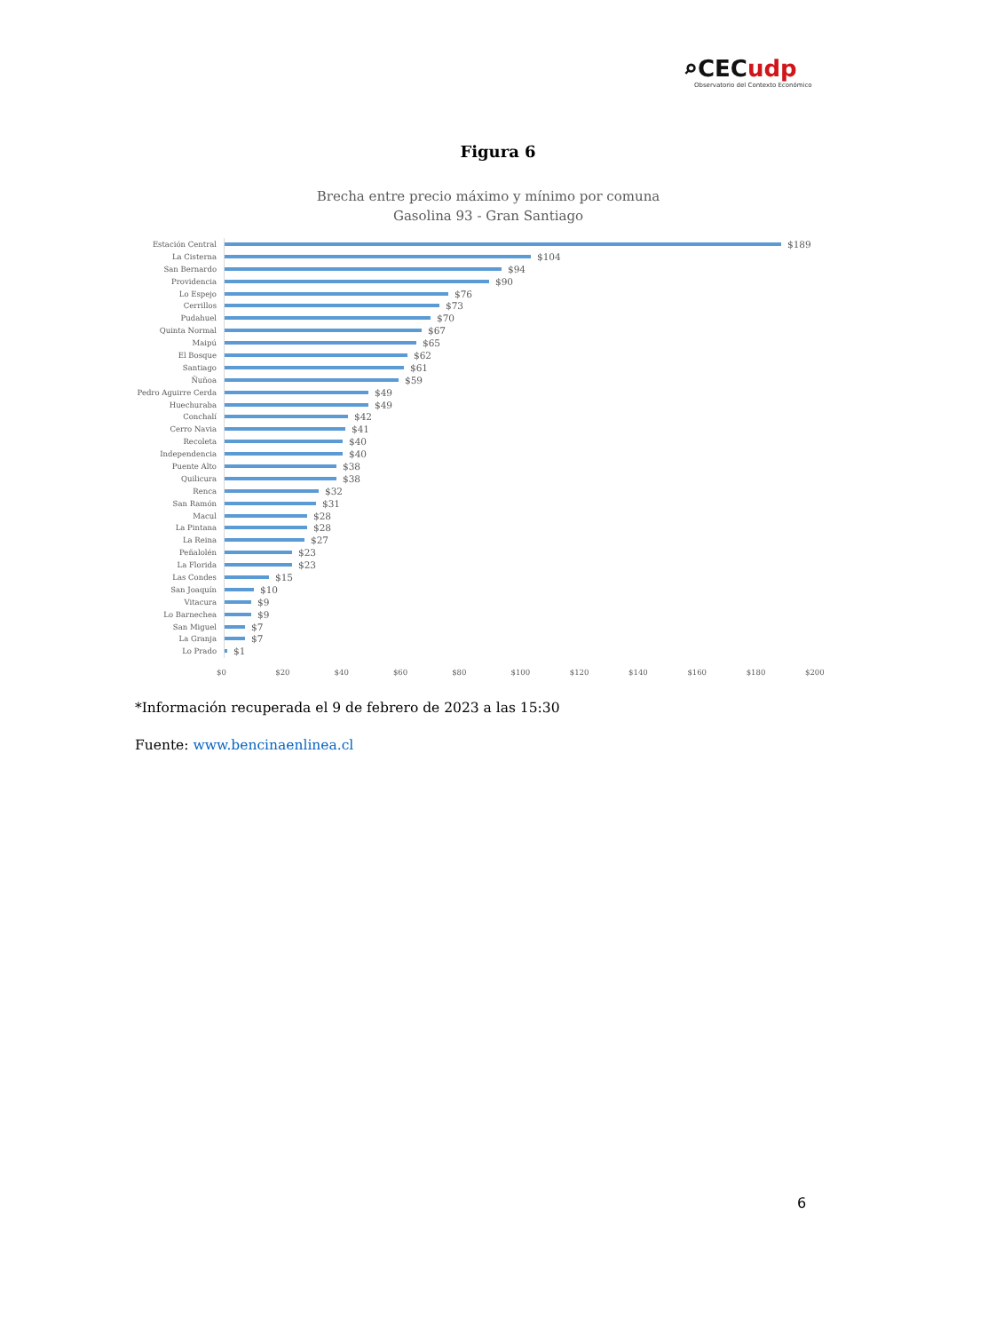⌕CECudp
Observatorio del Contexto Económico
Figura 6
Brecha entre precio máximo y mínimo por comuna
Gasolina 93 - Gran Santiago
Estación Central
$189
La Cisterna
$104
San Bernardo
$94
Providencia
$90
Lo Espejo
$76
Cerrillos
$73
Pudahuel
$70
Quinta Normal
$67
Maipú
$65
El Bosque
$62
Santiago
$61
Ñuñoa
$59
Pedro Aguirre Cerda
$49
Huechuraba
$49
Conchalí
$42
Cerro Navia
$41
Recoleta
$40
Independencia
$40
Puente Alto
$38
Quilicura
$38
Renca
$32
San Ramón
$31
Macul
$28
La Pintana
$28
La Reina
$27
Peñalolén
$23
La Florida
$23
Las Condes
$15
San Joaquín
$10
Vitacura
$9
Lo Barnechea
$9
San Miguel
$7
La Granja
$7
Lo Prado
$1
$0 $20 $40 $60 $80 $100 $120 $140 $160 $180 $200
*Información recuperada el 9 de febrero de 2023 a las 15:30
Fuente: www.bencinaenlinea.cl
6